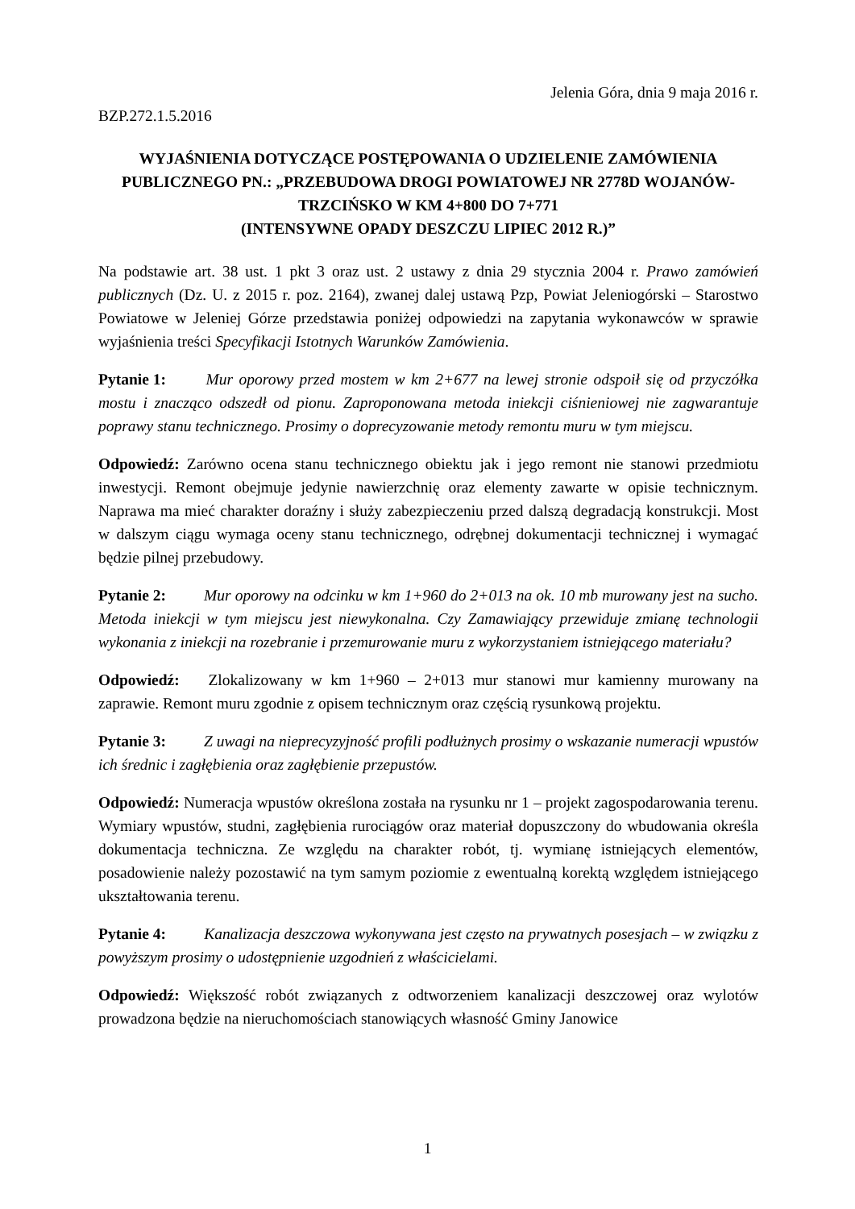Jelenia Góra, dnia 9 maja 2016 r.
BZP.272.1.5.2016
WYJAŚNIENIA DOTYCZĄCE POSTĘPOWANIA O UDZIELENIE ZAMÓWIENIA PUBLICZNEGO PN.: „PRZEBUDOWA DROGI POWIATOWEJ NR 2778D WOJANÓW-TRZCIŃSKO W KM 4+800 DO 7+771
(INTENSYWNE OPADY DESZCZU LIPIEC 2012 R.)”
Na podstawie art. 38 ust. 1 pkt 3 oraz ust. 2 ustawy z dnia 29 stycznia 2004 r. Prawo zamówień publicznych (Dz. U. z 2015 r. poz. 2164), zwanej dalej ustawą Pzp, Powiat Jeleniogórski – Starostwo Powiatowe w Jeleniej Górze przedstawia poniżej odpowiedzi na zapytania wykonawców w sprawie wyjaśnienia treści Specyfikacji Istotnych Warunków Zamówienia.
Pytanie 1: Mur oporowy przed mostem w km 2+677 na lewej stronie odspoił się od przyczółka mostu i znacząco odszedł od pionu. Zaproponowana metoda iniekcji ciśnieniowej nie zagwarantuje poprawy stanu technicznego. Prosimy o doprecyzowanie metody remontu muru w tym miejscu.
Odpowiedź: Zarówno ocena stanu technicznego obiektu jak i jego remont nie stanowi przedmiotu inwestycji. Remont obejmuje jedynie nawierzchnię oraz elementy zawarte w opisie technicznym. Naprawa ma mieć charakter doraźny i służy zabezpieczeniu przed dalszą degradacją konstrukcji. Most w dalszym ciągu wymaga oceny stanu technicznego, odrębnej dokumentacji technicznej i wymagać będzie pilnej przebudowy.
Pytanie 2: Mur oporowy na odcinku w km 1+960 do 2+013 na ok. 10 mb murowany jest na sucho. Metoda iniekcji w tym miejscu jest niewykonalna. Czy Zamawiający przewiduje zmianę technologii wykonania z iniekcji na rozebranie i przemurowanie muru z wykorzystaniem istniejącego materiału?
Odpowiedź: Zlokalizowany w km 1+960 – 2+013 mur stanowi mur kamienny murowany na zaprawie. Remont muru zgodnie z opisem technicznym oraz częścią rysunkową projektu.
Pytanie 3: Z uwagi na nieprecyzyjność profili podłużnych prosimy o wskazanie numeracji wpustów ich średnic i zagłębienia oraz zagłębienie przepustów.
Odpowiedź: Numeracja wpustów określona została na rysunku nr 1 – projekt zagospodarowania terenu. Wymiary wpustów, studni, zagłębienia rurociągów oraz materiał dopuszczony do wbudowania określa dokumentacja techniczna. Ze względu na charakter robót, tj. wymianę istniejących elementów, posadowienie należy pozostawić na tym samym poziomie z ewentualną korektą względem istniejącego ukształtowania terenu.
Pytanie 4: Kanalizacja deszczowa wykonywana jest często na prywatnych posesjach – w związku z powyższym prosimy o udostępnienie uzgodnień z właścicielami.
Odpowiedź: Większość robót związanych z odtworzeniem kanalizacji deszczowej oraz wylotów prowadzona będzie na nieruchomościach stanowiących własność Gminy Janowice
1